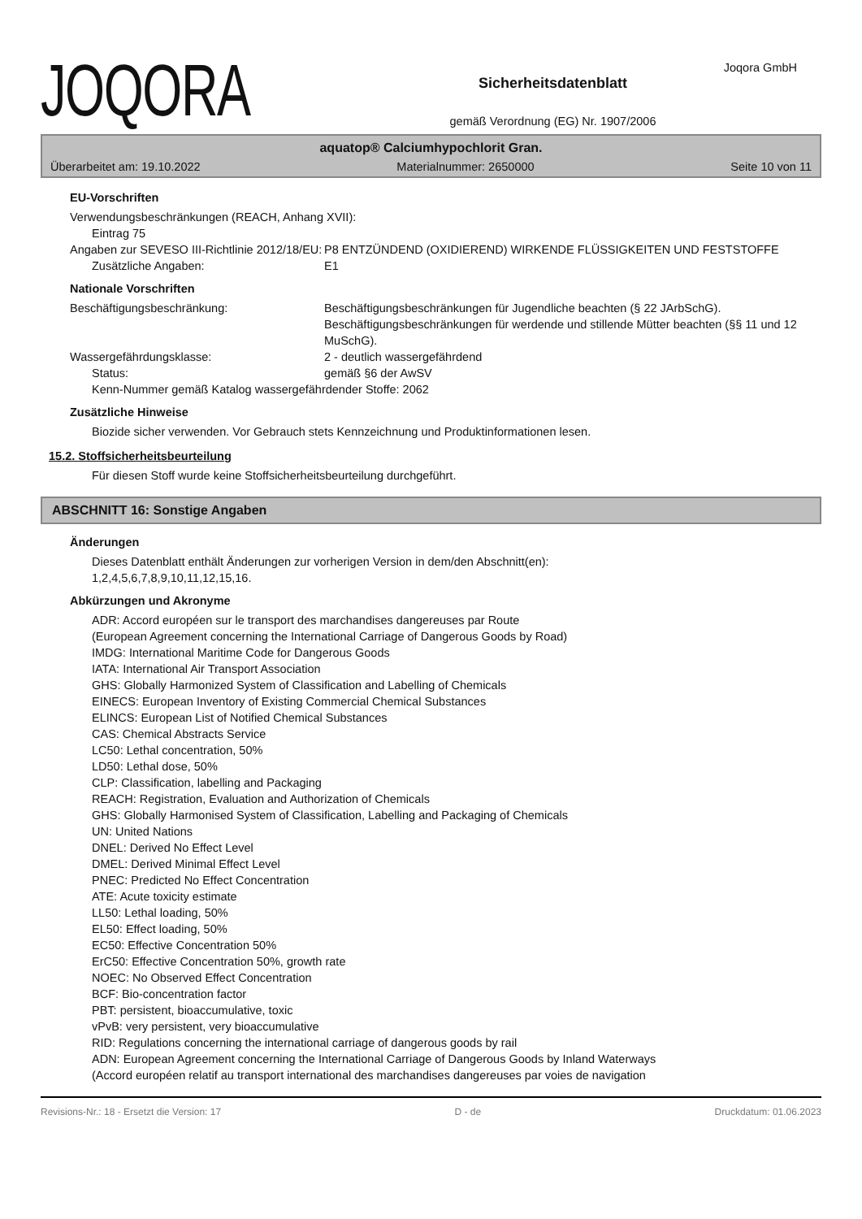JOQORA
Sicherheitsdatenblatt
gemäß Verordnung (EG) Nr. 1907/2006
Joqora GmbH
aquatop® Calciumhypochlorit Gran.
Überarbeitet am: 19.10.2022 Materialnummer: 2650000 Seite 10 von 11
EU-Vorschriften
Verwendungsbeschränkungen (REACH, Anhang XVII):
Eintrag 75
Angaben zur SEVESO III-Richtlinie 2012/18/EU:
P8 ENTZÜNDEND (OXIDIEREND) WIRKENDE FLÜSSIGKEITEN UND FESTSTOFFE
Zusätzliche Angaben: E1
Nationale Vorschriften
Beschäftigungsbeschränkung: Beschäftigungsbeschränkungen für Jugendliche beachten (§ 22 JArbSchG). Beschäftigungsbeschränkungen für werdende und stillende Mütter beachten (§§ 11 und 12 MuSchG).
Wassergefährdungsklasse: 2 - deutlich wassergefährdend
Status: gemäß §6 der AwSV
Kenn-Nummer gemäß Katalog wassergefährdender Stoffe: 2062
Zusätzliche Hinweise
Biozide sicher verwenden. Vor Gebrauch stets Kennzeichnung und Produktinformationen lesen.
15.2. Stoffsicherheitsbeurteilung
Für diesen Stoff wurde keine Stoffsicherheitsbeurteilung durchgeführt.
ABSCHNITT 16: Sonstige Angaben
Änderungen
Dieses Datenblatt enthält Änderungen zur vorherigen Version in dem/den Abschnitt(en):
1,2,4,5,6,7,8,9,10,11,12,15,16.
Abkürzungen und Akronyme
ADR: Accord européen sur le transport des marchandises dangereuses par Route
(European Agreement concerning the International Carriage of Dangerous Goods by Road)
IMDG: International Maritime Code for Dangerous Goods
IATA: International Air Transport Association
GHS: Globally Harmonized System of Classification and Labelling of Chemicals
EINECS: European Inventory of Existing Commercial Chemical Substances
ELINCS: European List of Notified Chemical Substances
CAS: Chemical Abstracts Service
LC50: Lethal concentration, 50%
LD50: Lethal dose, 50%
CLP: Classification, labelling and Packaging
REACH: Registration, Evaluation and Authorization of Chemicals
GHS: Globally Harmonised System of Classification, Labelling and Packaging of Chemicals
UN: United Nations
DNEL: Derived No Effect Level
DMEL: Derived Minimal Effect Level
PNEC: Predicted No Effect Concentration
ATE: Acute toxicity estimate
LL50: Lethal loading, 50%
EL50: Effect loading, 50%
EC50: Effective Concentration 50%
ErC50: Effective Concentration 50%, growth rate
NOEC: No Observed Effect Concentration
BCF: Bio-concentration factor
PBT: persistent, bioaccumulative, toxic
vPvB: very persistent, very bioaccumulative
RID: Regulations concerning the international carriage of dangerous goods by rail
ADN: European Agreement concerning the International Carriage of Dangerous Goods by Inland Waterways
(Accord européen relatif au transport international des marchandises dangereuses par voies de navigation
Revisions-Nr.: 18 - Ersetzt die Version: 17 D - de Druckdatum: 01.06.2023